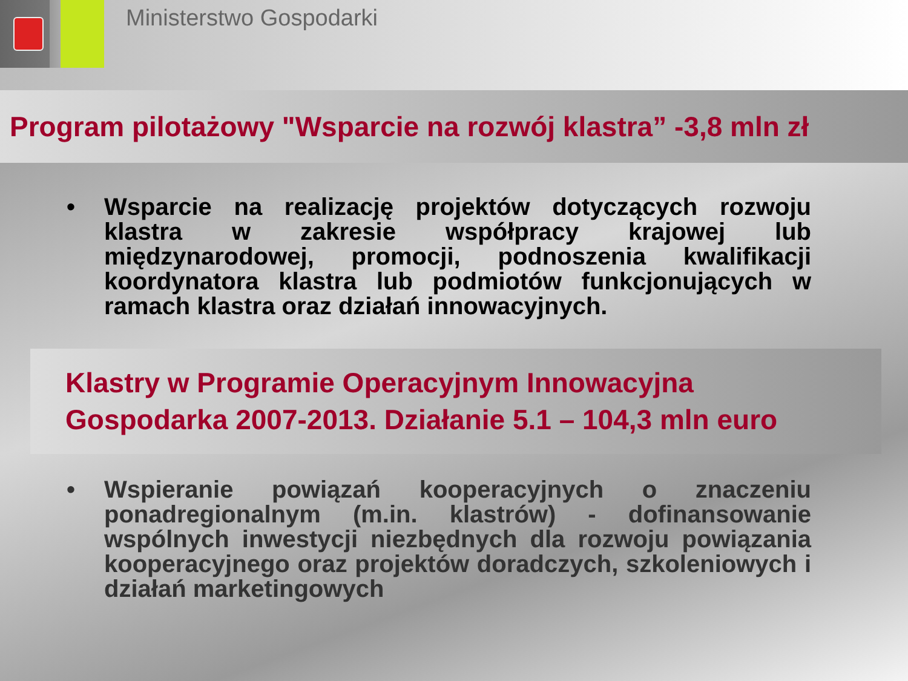Ministerstwo Gospodarki
Program pilotażowy "Wsparcie na rozwój klastra” -3,8 mln zł
• Wsparcie na realizację projektów dotyczących rozwoju klastra w zakresie współpracy krajowej lub międzynarodowej, promocji, podnoszenia kwalifikacji koordynatora klastra lub podmiotów funkcjonujących w ramach klastra oraz działań innowacyjnych.
Klastry w Programie Operacyjnym Innowacyjna Gospodarka 2007-2013. Działanie 5.1 – 104,3 mln euro
• Wspieranie powiązań kooperacyjnych o znaczeniu ponadregionalnym (m.in. klastrów) - dofinansowanie wspólnych inwestycji niezbędnych dla rozwoju powiązania kooperacyjnego oraz projektów doradczych, szkoleniowych i działań marketingowych